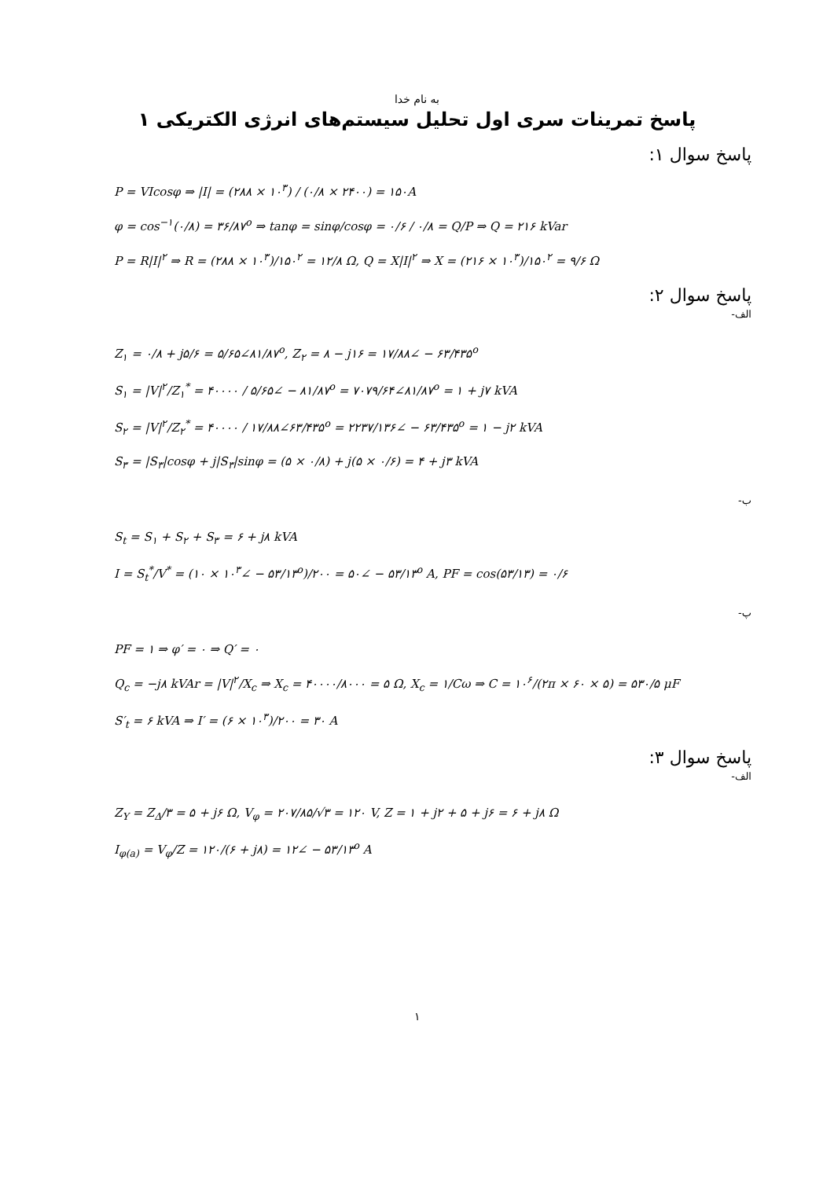به نام خدا
پاسخ تمرینات سری اول تحلیل سیستم‌های انرژی الکتریکی ۱
پاسخ سوال ۱:
P = VIcosφ ⇒ |I| = (۲۸۸ × ۱۰<sup>۳</sup>) / (۰/۸ × ۲۴۰۰) = ۱۵۰A
φ = cos<sup>−۱</sup>(۰/۸) = ۳۶/۸۷<sup>o</sup> ⇒ tanφ = sinφ/cosφ = ۰/۶ / ۰/۸ = Q/P ⇒ Q = ۲۱۶ kVar
P = R|I|<sup>۲</sup> ⇒ R = (۲۸۸ × ۱۰<sup>۳</sup>)/۱۵۰<sup>۲</sup> = ۱۲/۸ Ω, Q = X|I|<sup>۲</sup> ⇒ X = (۲۱۶ × ۱۰<sup>۳</sup>)/۱۵۰<sup>۲</sup> = ۹/۶ Ω
پاسخ سوال ۲:
الف-
Z<sub>۱</sub> = ۰/۸ + j۵/۶ = ۵/۶۵∠۸۱/۸۷<sup>o</sup>, Z<sub>۲</sub> = ۸ − j۱۶ = ۱۷/۸۸∠ − ۶۳/۴۳۵<sup>o</sup>
S<sub>۱</sub> = |V|<sup>۲</sup>/Z<sub>۱</sub><sup>*</sup> = ۴۰۰۰۰ / ۵/۶۵∠ − ۸۱/۸۷<sup>o</sup> = ۷۰۷۹/۶۴∠۸۱/۸۷<sup>o</sup> = ۱ + j۷ kVA
S<sub>۲</sub> = |V|<sup>۲</sup>/Z<sub>۲</sub><sup>*</sup> = ۴۰۰۰۰ / ۱۷/۸۸∠۶۳/۴۳۵<sup>o</sup> = ۲۲۳۷/۱۳۶∠ − ۶۳/۴۳۵<sup>o</sup> = ۱ − j۲ kVA
S<sub>۳</sub> = |S<sub>۳</sub>|cosφ + j|S<sub>۳</sub>|sinφ = (۵ × ۰/۸) + j(۵ × ۰/۶) = ۴ + j۳ kVA
ب-
S<sub>t</sub> = S<sub>۱</sub> + S<sub>۲</sub> + S<sub>۳</sub> = ۶ + j۸ kVA
I = S<sub>t</sub><sup>*</sup>/V<sup>*</sup> = (۱۰ × ۱۰<sup>۳</sup>∠ − ۵۳/۱۳<sup>o</sup>)/۲۰۰ = ۵۰∠ − ۵۳/۱۳<sup>o</sup> A, PF = cos(۵۳/۱۳) = ۰/۶
پ-
PF = ۱ ⇒ φ′ = ۰ ⇒ Q′ = ۰
Q<sub>c</sub> = −j۸ kVAr = |V|<sup>۲</sup>/X<sub>c</sub> ⇒ X<sub>c</sub> = ۴۰۰۰۰/۸۰۰۰ = ۵ Ω, X<sub>c</sub> = ۱/Cω ⇒ C = ۱۰<sup>۶</sup>/(۲π × ۶۰ × ۵) = ۵۳۰/۵ μF
S′<sub>t</sub> = ۶ kVA ⇒ I′ = (۶ × ۱۰<sup>۳</sup>)/۲۰۰ = ۳۰ A
پاسخ سوال ۳:
الف-
Z<sub>Y</sub> = Z<sub>Δ</sub>/۳ = ۵ + j۶ Ω, V<sub>φ</sub> = ۲۰۷/۸۵/√۳ = ۱۲۰ V, Z = ۱ + j۲ + ۵ + j۶ = ۶ + j۸ Ω
I<sub>φ(a)</sub> = V<sub>φ</sub>/Z = ۱۲۰/(۶ + j۸) = ۱۲∠ − ۵۳/۱۳<sup>o</sup> A
۱